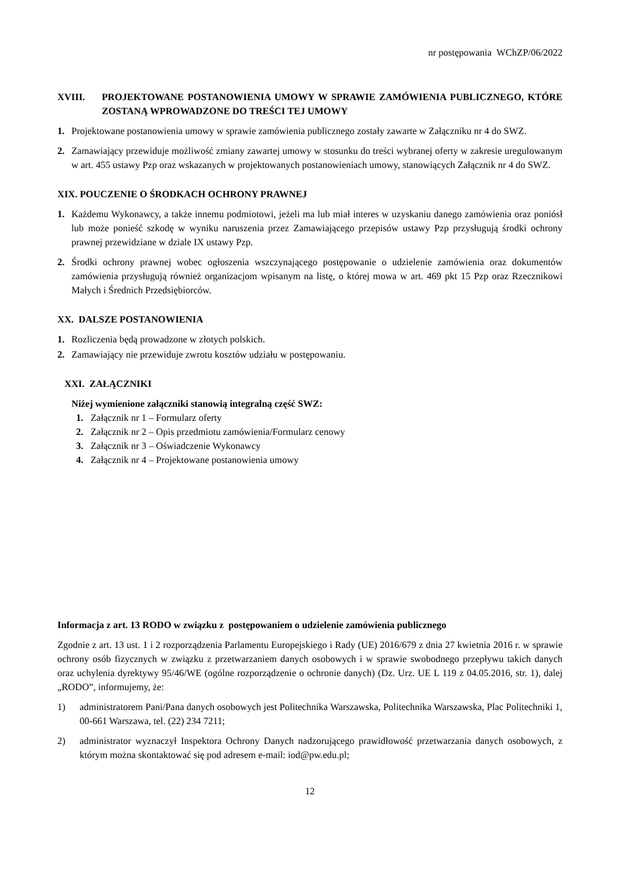nr postępowania WChZP/06/2022
XVIII. PROJEKTOWANE POSTANOWIENIA UMOWY W SPRAWIE ZAMÓWIENIA PUBLICZNEGO, KTÓRE ZOSTANĄ WPROWADZONE DO TREŚCI TEJ UMOWY
1. Projektowane postanowienia umowy w sprawie zamówienia publicznego zostały zawarte w Załączniku nr 4 do SWZ.
2. Zamawiający przewiduje możliwość zmiany zawartej umowy w stosunku do treści wybranej oferty w zakresie uregulowanym w art. 455 ustawy Pzp oraz wskazanych w projektowanych postanowieniach umowy, stanowiących Załącznik nr 4 do SWZ.
XIX. POUCZENIE O ŚRODKACH OCHRONY PRAWNEJ
1. Każdemu Wykonawcy, a także innemu podmiotowi, jeżeli ma lub miał interes w uzyskaniu danego zamówienia oraz poniósł lub może ponieść szkodę w wyniku naruszenia przez Zamawiającego przepisów ustawy Pzp przysługują środki ochrony prawnej przewidziane w dziale IX ustawy Pzp.
2. Środki ochrony prawnej wobec ogłoszenia wszczynającego postępowanie o udzielenie zamówienia oraz dokumentów zamówienia przysługują również organizacjom wpisanym na listę, o której mowa w art. 469 pkt 15 Pzp oraz Rzecznikowi Małych i Średnich Przedsiębiorców.
XX. DALSZE POSTANOWIENIA
1. Rozliczenia będą prowadzone w złotych polskich.
2. Zamawiający nie przewiduje zwrotu kosztów udziału w postępowaniu.
XXI. ZAŁĄCZNIKI
Niżej wymienione załączniki stanowią integralną część SWZ:
1. Załącznik nr 1 – Formularz oferty
2. Załącznik nr 2 – Opis przedmiotu zamówienia/Formularz cenowy
3. Załącznik nr 3 – Oświadczenie Wykonawcy
4. Załącznik nr 4 – Projektowane postanowienia umowy
Informacja z art. 13 RODO w związku z postępowaniem o udzielenie zamówienia publicznego
Zgodnie z art. 13 ust. 1 i 2 rozporządzenia Parlamentu Europejskiego i Rady (UE) 2016/679 z dnia 27 kwietnia 2016 r. w sprawie ochrony osób fizycznych w związku z przetwarzaniem danych osobowych i w sprawie swobodnego przepływu takich danych oraz uchylenia dyrektywy 95/46/WE (ogólne rozporządzenie o ochronie danych) (Dz. Urz. UE L 119 z 04.05.2016, str. 1), dalej „RODO”, informujemy, że:
1) administratorem Pani/Pana danych osobowych jest Politechnika Warszawska, Politechnika Warszawska, Plac Politechniki 1, 00-661 Warszawa, tel. (22) 234 7211;
2) administrator wyznaczył Inspektora Ochrony Danych nadzorującego prawidłowość przetwarzania danych osobowych, z którym można skontaktować się pod adresem e-mail: iod@pw.edu.pl;
12